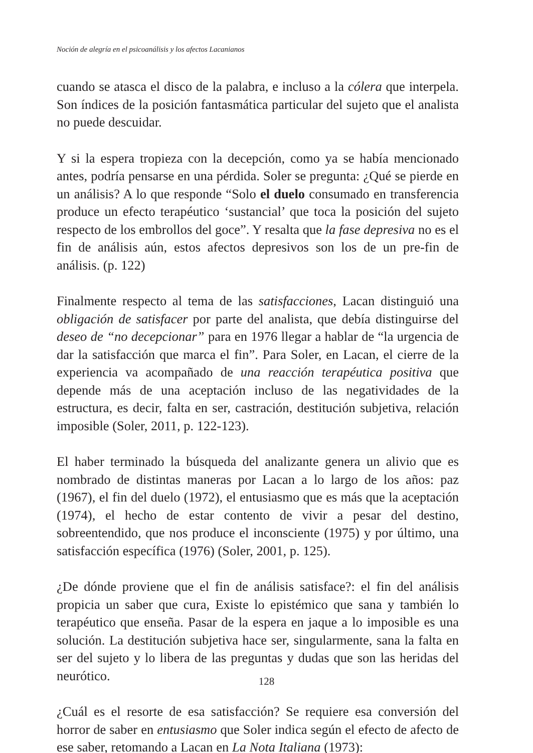Noción de alegría en el psicoanálisis y los afectos Lacanianos
cuando se atasca el disco de la palabra, e incluso a la cólera que interpela. Son índices de la posición fantasmática particular del sujeto que el analista no puede descuidar.
Y si la espera tropieza con la decepción, como ya se había mencionado antes, podría pensarse en una pérdida. Soler se pregunta: ¿Qué se pierde en un análisis? A lo que responde “Solo el duelo consumado en transferencia produce un efecto terapéutico ‘sustancial’ que toca la posición del sujeto respecto de los embrollos del goce”. Y resalta que la fase depresiva no es el fin de análisis aún, estos afectos depresivos son los de un pre-fin de análisis. (p. 122)
Finalmente respecto al tema de las satisfacciones, Lacan distinguió una obligación de satisfacer por parte del analista, que debía distinguirse del deseo de “no decepcionar” para en 1976 llegar a hablar de “la urgencia de dar la satisfacción que marca el fin”. Para Soler, en Lacan, el cierre de la experiencia va acompañado de una reacción terapéutica positiva que depende más de una aceptación incluso de las negatividades de la estructura, es decir, falta en ser, castración, destitución subjetiva, relación imposible (Soler, 2011, p. 122-123).
El haber terminado la búsqueda del analizante genera un alivio que es nombrado de distintas maneras por Lacan a lo largo de los años: paz (1967), el fin del duelo (1972), el entusiasmo que es más que la aceptación (1974), el hecho de estar contento de vivir a pesar del destino, sobreentendido, que nos produce el inconsciente (1975) y por último, una satisfacción específica (1976) (Soler, 2001, p. 125).
¿De dónde proviene que el fin de análisis satisface?: el fin del análisis propicia un saber que cura, Existe lo epistémico que sana y también lo terapéutico que enseña. Pasar de la espera en jaque a lo imposible es una solución. La destitución subjetiva hace ser, singularmente, sana la falta en ser del sujeto y lo libera de las preguntas y dudas que son las heridas del neurótico.
¿Cuál es el resorte de esa satisfacción? Se requiere esa conversión del horror de saber en entusiasmo que Soler indica según el efecto de afecto de ese saber, retomando a Lacan en La Nota Italiana (1973):
128